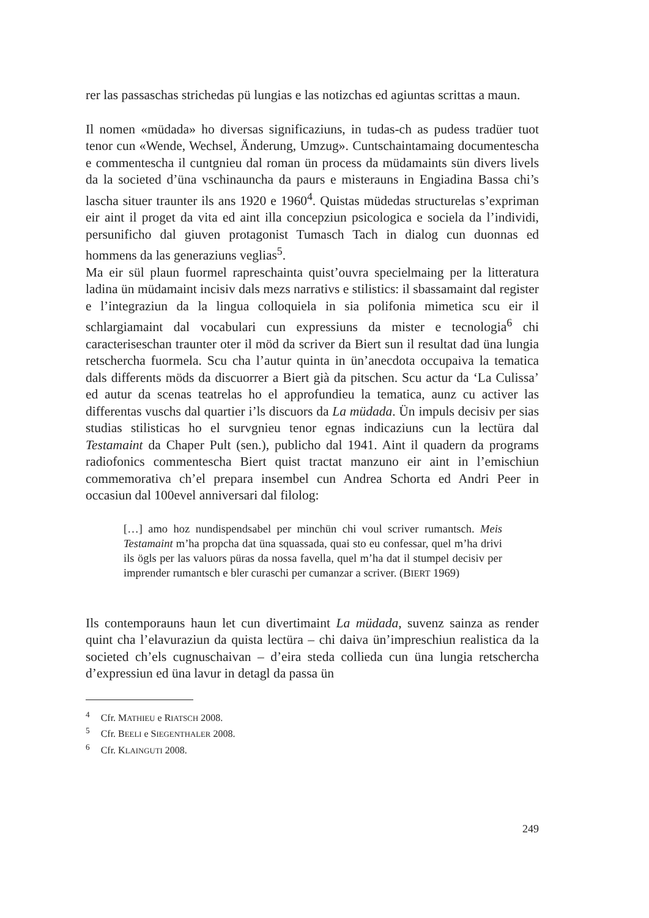rer las passaschas strichedas pü lungias e las notizchas ed agiuntas scrittas a maun.
Il nomen «müdada» ho diversas significaziuns, in tudas-ch as pudess tradüer tuot tenor cun «Wende, Wechsel, Änderung, Umzug». Cuntschaintamaing documentescha e commentescha il cuntgnieu dal roman ün process da müdamaints sün divers livels da la societed d’üna vschinauncha da paurs e misterauns in Engiadina Bassa chi’s lascha situer traunter ils ans 1920 e 1960<sup>4</sup>. Quistas müdedas structurelas s’expriman eir aint il proget da vita ed aint illa concepziun psicologica e sociela da l’individi, persunificho dal giuven protagonist Tumasch Tach in dialog cun duonnas ed hommens da las generaziuns veglias<sup>5</sup>.
Ma eir sül plaun fuormel rapreschainta quist’ouvra specielmaing per la litteratura ladina ün müdamaint incisiv dals mezs narrativs e stilistics: il sbassamaint dal register e l’integraziun da la lingua colloquiela in sia polifonia mimetica scu eir il schlargiamaint dal vocabulari cun expressiuns da mister e tecnologia<sup>6</sup> chi caracteriseschan traunter oter il möd da scriver da Biert sun il resultat dad üna lungia retschercha fuormela. Scu cha l’autur quinta in ün’anecdota occupaiva la tematica dals differents möds da discuorrer a Biert già da pitschen. Scu actur da ‘La Culissa’ ed autur da scenas teatrelas ho el approfundieu la tematica, aunz cu activer las differentas vuschs dal quartier i’ls discuors da La müdada. Ün impuls decisiv per sias studias stilisticas ho el survgnieu tenor egnas indicaziuns cun la lectüra dal Testamaint da Chaper Pult (sen.), publicho dal 1941. Aint il quadern da programs radiofonics commentescha Biert quist tractat manzuno eir aint in l’emischiun commemorativa ch’el prepara insembel cun Andrea Schorta ed Andri Peer in occasiun dal 100evel anniversari dal filolog:
[…] amo hoz nundispendsabel per minchün chi voul scriver rumantsch. Meis Testamaint m’ha propcha dat üna squassada, quai sto eu confessar, quel m’ha drivi ils ögls per las valuors püras da nossa favella, quel m’ha dat il stumpel decisiv per imprender rumantsch e bler curaschi per cumanzar a scriver. (BIERT 1969)
Ils contemporauns haun let cun divertimaint La müdada, suvenz sainza as render quint cha l’elavuraziun da quista lectüra – chi daiva ün’impreschiun realistica da la societed ch’els cugnuschaivan – d’eira steda collieda cun üna lungia retschercha d’expressiun ed üna lavur in detagl da passa ün
<sup>4</sup> Cfr. MATHIEU e RIATSCH 2008.
<sup>5</sup> Cfr. BEELI e SIEGENTHALER 2008.
<sup>6</sup> Cfr. KLAINGUTI 2008.
249